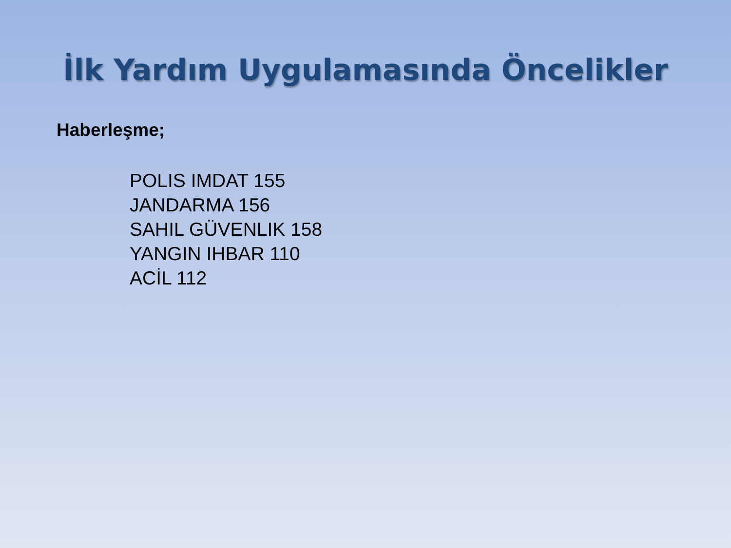İlk Yardım Uygulamasında Öncelikler
Haberleşme;
POLIS IMDAT 155
JANDARMA 156
SAHIL GÜVENLIK 158
YANGIN IHBAR 110
ACİL 112